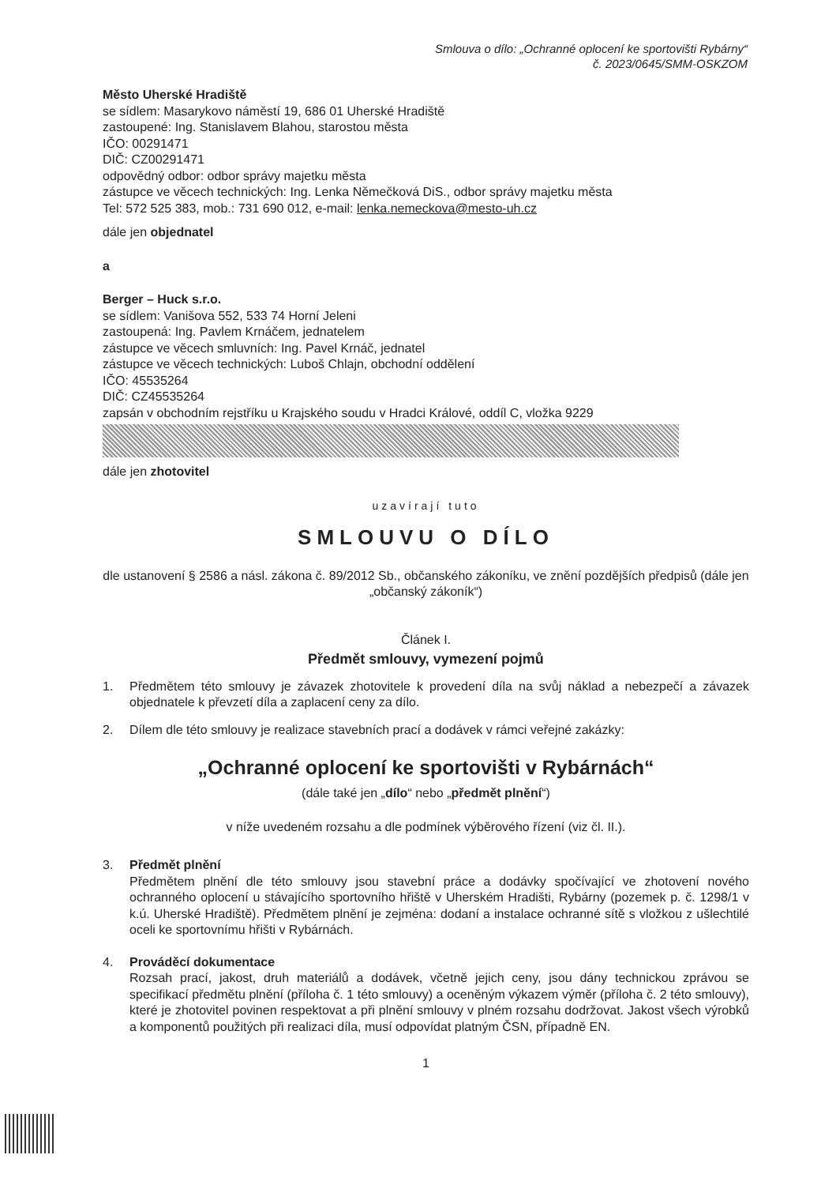Smlouva o dílo: „Ochranné oplocení ke sportovišti Rybárny“
č. 2023/0645/SMM-OSKZOM
Město Uherské Hradiště
se sídlem: Masarykovo náměstí 19, 686 01 Uherské Hradiště
zastoupené: Ing. Stanislavem Blahou, starostou města
IČO: 00291471
DIČ: CZ00291471
odpovědný odbor: odbor správy majetku města
zástupce ve věcech technických: Ing. Lenka Němečková DiS., odbor správy majetku města
Tel: 572 525 383, mob.: 731 690 012, e-mail: lenka.nemeckova@mesto-uh.cz
dále jen objednatel
a
Berger – Huck s.r.o.
se sídlem: Vanišova 552, 533 74 Horní Jeleni
zastoupená: Ing. Pavlem Krnáčem, jednatelem
zástupce ve věcech smluvních: Ing. Pavel Krnáč, jednatel
zástupce ve věcech technických: Luboš Chlajn, obchodní oddělení
IČO: 45535264
DIČ: CZ45535264
zapsán v obchodním rejstříku u Krajského soudu v Hradci Králové, oddíl C, vložka 9229
dále jen zhotovitel
uzavírají tuto
SMLOUVU O DÍLO
dle ustanovení § 2586 a násl. zákona č. 89/2012 Sb., občanského zákoníku, ve znění pozdějších předpisů (dále jen „občanský zákoník“)
Článek I.
Předmět smlouvy, vymezení pojmů
1. Předmětem této smlouvy je závazek zhotovitele k provedení díla na svůj náklad a nebezpečí a závazek objednatele k převzetí díla a zaplacení ceny za dílo.
2. Dílem dle této smlouvy je realizace stavebních prací a dodávek v rámci veřejné zakázky:
„Ochranné oplocení ke sportovišti v Rybárnách“
(dále také jen „dílo“ nebo „předmět plnění“)
v níže uvedeném rozsahu a dle podmínek výběrového řízení (viz čl. II.).
3. Předmět plnění
Předmětem plnění dle této smlouvy jsou stavební práce a dodávky spočívající ve zhotovení nového ochranného oplocení u stávajícího sportovního hřiště v Uherském Hradišti, Rybárny (pozemek p. č. 1298/1 v k.ú. Uherské Hradiště). Předmětem plnění je zejména: dodaní a instalace ochranné sítě s vložkou z ušlechtilé oceli ke sportovnímu hřišti v Rybárnách.
4. Prováděcí dokumentace
Rozsah prací, jakost, druh materiálů a dodávek, včetně jejich ceny, jsou dány technickou zprávou se specifikací předmětu plnění (příloha č. 1 této smlouvy) a oceněným výkazem výměr (příloha č. 2 této smlouvy), které je zhotovitel povinen respektovat a při plnění smlouvy v plném rozsahu dodržovat. Jakost všech výrobků a komponentů použitých při realizaci díla, musí odpovídat platným ČSN, případně EN.
1